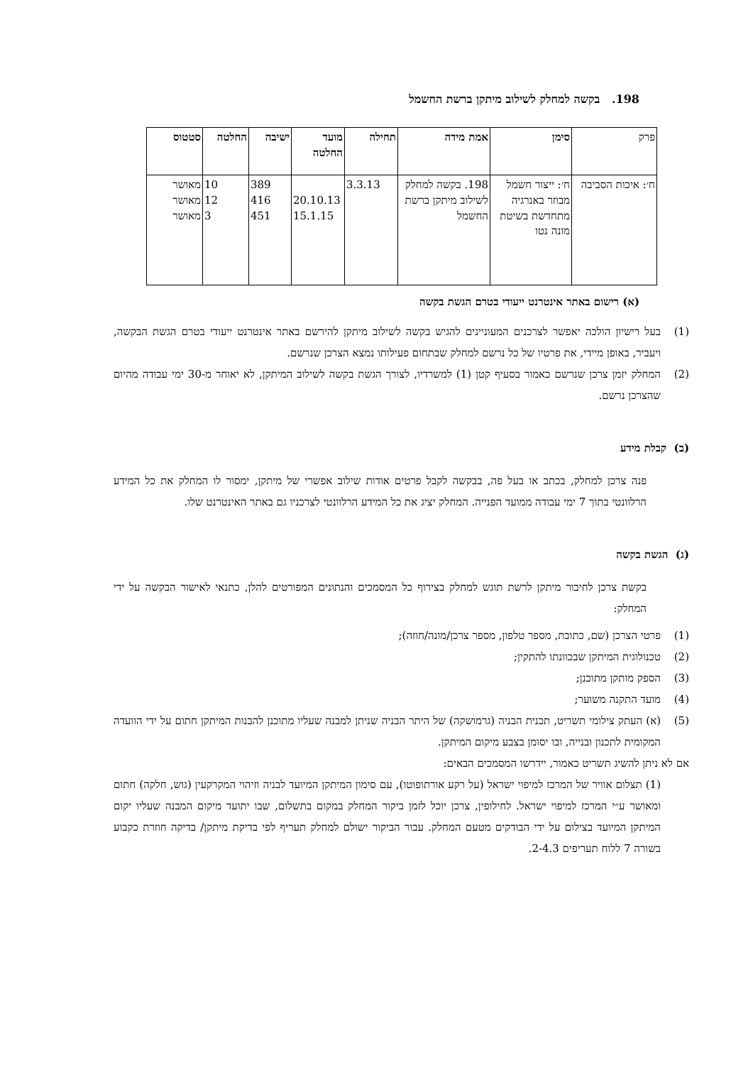198. בקשה למחלק לשילוב מיתקן ברשת החשמל
| פרק | סימן | אמת מידה | תחילה | מועד החלטה | ישיבה | החלטה | סטטוס |
| --- | --- | --- | --- | --- | --- | --- | --- |
| ח׳: איכות הסביבה | ח׳: ייצור חשמל מבוזר באנרגיה מתחדשת בשיטת מונה נטו | 198. בקשה למחלק לשילוב מיתקן ברשת החשמל | 3.3.13 | 20.10.13 15.1.15 | 389 416 451 | 10 12 3 | מאושר מאושר מאושר |
(א) רישום באתר אינטרנט ייעודי בטרם הגשת בקשה
(1)
בעל רישיון הולכה יאפשר לצרכנים המעוניינים להגיש בקשה לשילוב מיתקן להירשם באתר אינטרנט ייעודי בטרם הגשת הבקשה, ויעביר, באופן מיידי, את פרטיו של כל נרשם למחלק שבתחום פעילותו נמצא הצרכן שנרשם.
(2)
המחלק יזמן צרכן שנרשם כאמור בסעיף קטן (1) למשרדיו, לצורך הגשת בקשה לשילוב המיתקן, לא יאוחר מ-30 ימי עבודה מהיום שהצרכן נרשם.
(ב) קבלת מידע
פנה צרכן למחלק, בכתב או בעל פה, בבקשה לקבל פרטים אודות שילוב אפשרי של מיתקן, ימסור לו המחלק את כל המידע הרלוונטי בתוך 7 ימי עבודה ממועד הפנייה. המחלק יציג את כל המידע הרלוונטי לצרכניו גם באתר האינטרנט שלו.
(ג) הגשת בקשה
בקשת צרכן לחיבור מיתקן לרשת תוגש למחלק בצירוף כל המסמכים והנתונים המפורטים להלן, כתנאי לאישור הבקשה על ידי המחלק:
(1) פרטי הצרכן (שם, כתובת, מספר טלפון, מספר צרכן/מונה/חוזה);
(2) טכנולוגית המיתקן שבכוונתו להתקין;
(3) הספק מותקן מתוכנן;
(4) מועד התקנה משוער;
(5)
(א) העתק צילומי תשריט, תכנית הבניה (גרמושקה) של היתר הבניה שניתן למבנה שעליו מתוכנן להבנות המיתקן חתום על ידי הוועדה המקומית לתכנון ובנייה, ובו יסומן בצבע מיקום המיתקן.
אם לא ניתן להשיג תשריט כאמור, יידרשו המסמכים הבאים:
(1) תצלום אוויר של המרכז למיפוי ישראל (על רקע אורתופוטו), עם סימון המיתקן המיועד לבניה וזיהוי המקרקעין (גוש, חלקה) חתום ומאושר ע״י המרכז למיפוי ישראל. לחילופין, צרכן יוכל לזמן ביקור המחלק במקום בתשלום, שבו יתועד מיקום המבנה שעליו יקום המיתקן המיועד בצילום על ידי הבודקים מטעם המחלק. עבור הביקור ישולם למחלק תעריף לפי בדיקת מיתקן/ בדיקה חוזרת כקבוע בשורה 7 ללוח תעריפים 2-4.3.